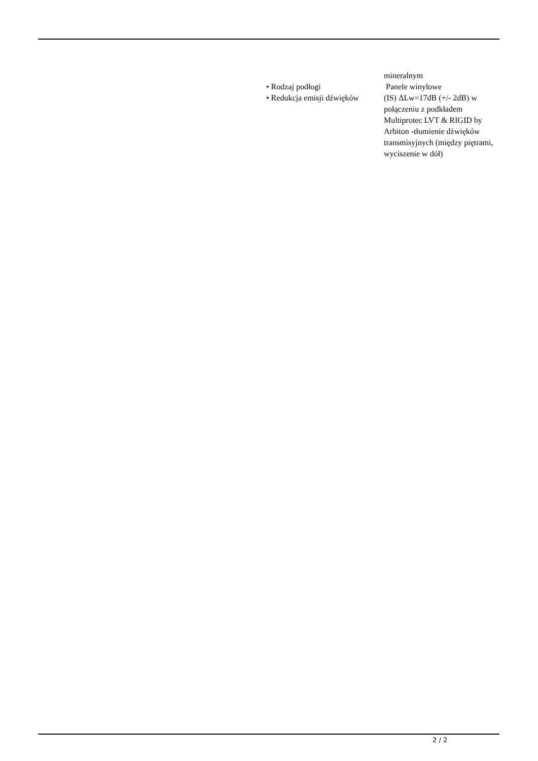| | mineralnym |
| • Rodzaj podłogi | Panele winylowe |
| • Redukcja emisji dźwięków | (IS) ΔLw=17dB (+/- 2dB) w połączeniu z podkładem Multiprotec LVT & RIGID by Arbiton -tłumienie dźwięków transmisyjnych (między piętrami, wyciszenie w dół) |
2 / 2